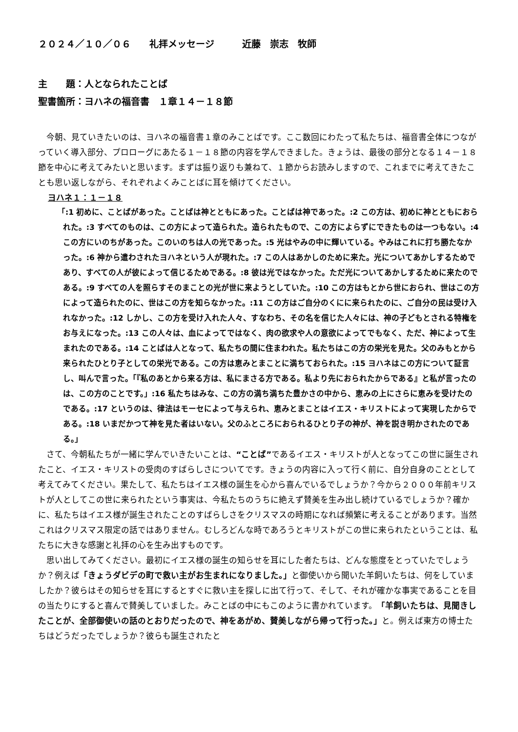２０２４／１０／０６　　礼拝メッセージ　　　近藤　崇志　牧師
主　　題：人となられたことば
聖書箇所：ヨハネの福音書　１章１４－１８節
今朝、見ていきたいのは、ヨハネの福音書１章のみことばです。ここ数回にわたって私たちは、福音書全体につながっていく導入部分、プロローグにあたる１－１８節の内容を学んできました。きょうは、最後の部分となる１４－１８節を中心に考えてみたいと思います。まずは振り返りも兼ねて、１節からお読みしますので、これまでに考えてきたことも思い返しながら、それぞれよくみことばに耳を傾けてください。
ヨハネ１：１－１８
「:1 初めに、ことばがあった。ことばは神とともにあった。ことばは神であった。:2 この方は、初めに神とともにおられた。:3 すべてのものは、この方によって造られた。造られたもので、この方によらずにできたものは一つもない。:4 この方にいのちがあった。このいのちは人の光であった。:5 光はやみの中に輝いている。やみはこれに打ち勝たなかった。:6 神から遣わされたヨハネという人が現れた。:7 この人はあかしのために来た。光についてあかしするためであり、すべての人が彼によって信じるためである。:8 彼は光ではなかった。ただ光についてあかしするために来たのである。:9 すべての人を照らすそのまことの光が世に来ようとしていた。:10 この方はもとから世におられ、世はこの方によって造られたのに、世はこの方を知らなかった。:11 この方はご自分のくにに来られたのに、ご自分の民は受け入れなかった。:12 しかし、この方を受け入れた人々、すなわち、その名を信じた人々には、神の子どもとされる特権をお与えになった。:13 この人々は、血によってではなく、肉の欲求や人の意欲によってでもなく、ただ、神によって生まれたのである。:14 ことばは人となって、私たちの間に住まわれた。私たちはこの方の栄光を見た。父のみもとから来られたひとり子としての栄光である。この方は恵みとまことに満ちておられた。:15 ヨハネはこの方について証言し、叫んで言った。「『私のあとから来る方は、私にまさる方である。私より先におられたからである』と私が言ったのは、この方のことです。」:16 私たちはみな、この方の満ち満ちた豊かさの中から、恵みの上にさらに恵みを受けたのである。:17 というのは、律法はモーセによって与えられ、恵みとまことはイエス・キリストによって実現したからである。:18 いまだかつて神を見た者はいない。父のふところにおられるひとり子の神が、神を説き明かされたのである。」
さて、今朝私たちが一緒に学んでいきたいことは、“ことば”であるイエス・キリストが人となってこの世に誕生されたこと、イエス・キリストの受肉のすばらしさについてです。きょうの内容に入って行く前に、自分自身のこととして考えてみてください。果たして、私たちはイエス様の誕生を心から喜んでいるでしょうか？今から２０００年前キリストが人としてこの世に来られたという事実は、今私たちのうちに絶えず賛美を生み出し続けているでしょうか？確かに、私たちはイエス様が誕生されたことのすばらしさをクリスマスの時期になれば頻繁に考えることがあります。当然これはクリスマス限定の話ではありません。むしろどんな時であろうとキリストがこの世に来られたということは、私たちに大きな感謝と礼拝の心を生み出すものです。
思い出してみてください。最初にイエス様の誕生の知らせを耳にした者たちは、どんな態度をとっていたでしょうか？例えば「きょうダビデの町で救い主がお生まれになりました。」と御使いから聞いた羊飼いたちは、何をしていましたか？彼らはその知らせを耳にするとすぐに救い主を探しに出て行って、そして、それが確かな事実であることを目の当たりにすると喜んで賛美していました。みことばの中にもこのように書かれています。「羊飼いたちは、見聞きしたことが、全部御使いの話のとおりだったので、神をあがめ、賛美しながら帰って行った。」と。例えば東方の博士たちはどうだったでしょうか？彼らも誕生されたと